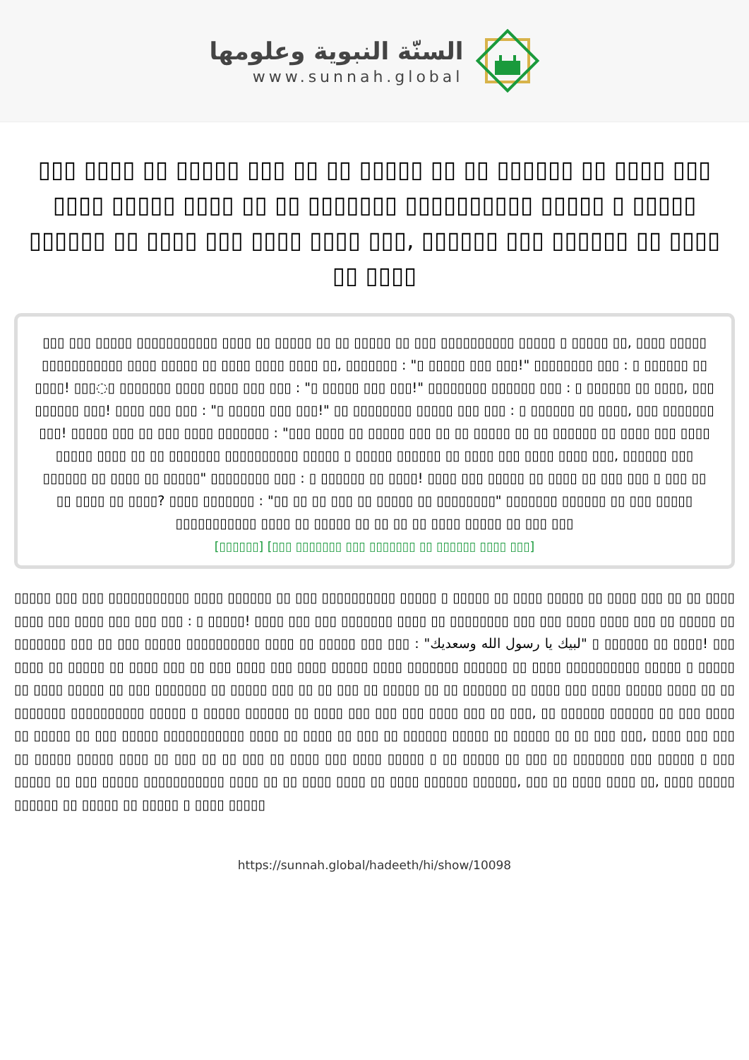السنّة النبوية وعلومها
www.sunnah.global
▯▯▯ ▯▯▯▯ ▯▯ ▯▯▯▯▯ ▯▯▯ ▯▯ ▯▯ ▯▯▯▯▯ ▯▯ ▯▯ ▯▯▯▯▯▯ ▯▯ ▯▯▯▯ ▯▯▯ ▯▯▯▯ ▯▯▯▯▯ ▯▯▯▯ ▯▯ ▯▯ ▯▯▯▯▯▯▯ ▯▯▯▯▯▯▯▯▯▯ ▯▯▯▯▯ ▯ ▯▯▯▯▯ ▯▯▯▯▯▯ ▯▯ ▯▯▯▯ ▯▯▯ ▯▯▯▯ ▯▯▯▯ ▯▯▯, ▯▯▯▯▯▯ ▯▯▯ ▯▯▯▯▯▯ ▯▯ ▯▯▯▯ ▯▯ ▯▯▯▯
▯▯▯ ▯▯▯ ▯▯▯▯▯ ▯▯▯▯▯▯▯▯▯▯▯ ▯▯▯▯ ▯▯ ▯▯▯▯▯ ▯▯ ▯▯ ▯▯▯▯▯ ▯▯ ▯▯▯ ▯▯▯▯▯▯▯▯▯▯ ▯▯▯▯▯ ▯ ▯▯▯▯▯ ▯▯, ▯▯▯▯ ▯▯▯▯▯ ▯▯▯▯▯▯▯▯▯▯▯ ▯▯▯▯ ▯▯▯▯▯ ▯▯ ▯▯▯▯ ▯▯▯▯ ▯▯▯▯ ▯▯, ▯▯▯▯▯▯▯ : "▯ ▯▯▯▯▯ ▯▯▯ ▯▯▯!" ▯▯▯▯▯▯▯▯ ▯▯▯ : ▯ ▯▯▯▯▯▯ ▯▯ ▯▯▯▯! ▯▯▯◌▯ ▯▯▯▯▯▯▯ ▯▯▯▯ ▯▯▯▯ ▯▯▯ ▯▯▯ : "▯ ▯▯▯▯▯ ▯▯▯ ▯▯▯!" ▯▯▯▯▯▯▯▯ ▯▯▯▯▯▯ ▯▯▯ : ▯ ▯▯▯▯▯▯ ▯▯ ▯▯▯▯, ▯▯▯ ▯▯▯▯▯▯ ▯▯▯! ▯▯▯▯ ▯▯▯ ▯▯▯ : "▯ ▯▯▯▯▯ ▯▯▯ ▯▯▯!" ▯▯ ▯▯▯▯▯▯▯▯ ▯▯▯▯▯ ▯▯▯ ▯▯▯ : ▯ ▯▯▯▯▯▯ ▯▯ ▯▯▯▯, ▯▯▯ ▯▯▯▯▯▯▯ ▯▯▯! ▯▯▯▯▯ ▯▯▯ ▯▯ ▯▯▯ ▯▯▯▯ ▯▯▯▯▯▯▯ : "▯▯▯ ▯▯▯▯ ▯▯ ▯▯▯▯▯ ▯▯▯ ▯▯ ▯▯ ▯▯▯▯▯ ▯▯ ▯▯ ▯▯▯▯▯▯ ▯▯ ▯▯▯▯ ▯▯▯ ▯▯▯▯ ▯▯▯▯▯ ▯▯▯▯ ▯▯ ▯▯ ▯▯▯▯▯▯▯ ▯▯▯▯▯▯▯▯▯▯ ▯▯▯▯▯ ▯ ▯▯▯▯▯ ▯▯▯▯▯▯ ▯▯ ▯▯▯▯ ▯▯▯ ▯▯▯▯ ▯▯▯▯ ▯▯▯, ▯▯▯▯▯▯ ▯▯▯ ▯▯▯▯▯▯ ▯▯ ▯▯▯▯ ▯▯ ▯▯▯▯▯" ▯▯▯▯▯▯▯▯ ▯▯▯ : ▯ ▯▯▯▯▯▯ ▯▯ ▯▯▯▯! ▯▯▯▯ ▯▯▯ ▯▯▯▯▯ ▯▯ ▯▯▯▯ ▯▯ ▯▯▯ ▯▯▯ ▯ ▯▯▯ ▯▯ ▯▯ ▯▯▯▯ ▯▯ ▯▯▯▯? ▯▯▯▯ ▯▯▯▯▯▯▯ : "▯▯ ▯▯ ▯▯ ▯▯▯ ▯▯ ▯▯▯▯▯ ▯▯ ▯▯▯▯▯▯▯▯" ▯▯▯▯▯▯▯ ▯▯▯▯▯▯ ▯▯ ▯▯▯ ▯▯▯▯▯ ▯▯▯▯▯▯▯▯▯▯▯ ▯▯▯▯ ▯▯ ▯▯▯▯▯ ▯▯ ▯▯ ▯▯ ▯▯ ▯▯▯▯ ▯▯▯▯▯ ▯▯ ▯▯▯ ▯▯▯
[▯▯▯▯▯▯] [▯▯▯ ▯▯▯▯▯▯▯ ▯▯▯ ▯▯▯▯▯▯▯ ▯▯ ▯▯▯▯▯▯ ▯▯▯▯ ▯▯▯]
▯▯▯▯▯ ▯▯▯ ▯▯▯ ▯▯▯▯▯▯▯▯▯▯▯ ▯▯▯▯ ▯▯▯▯▯▯ ▯▯ ▯▯▯ ▯▯▯▯▯▯▯▯▯▯ ▯▯▯▯▯ ▯ ▯▯▯▯▯ ▯▯ ▯▯▯▯ ▯▯▯▯▯ ▯▯ ▯▯▯▯ ▯▯▯ ▯▯ ▯▯ ▯▯▯▯ ▯▯▯▯ ▯▯▯ ▯▯▯▯ ▯▯▯ ▯▯▯ ▯▯▯ : ▯ ▯▯▯▯▯! ▯▯▯▯ ▯▯▯ ▯▯▯ ▯▯▯▯▯▯▯ ▯▯▯▯ ▯▯ ▯▯▯▯▯▯▯▯ ▯▯▯ ▯▯▯ ▯▯▯▯ ▯▯▯▯ ▯▯▯ ▯▯ ▯▯▯▯▯ ▯▯ ▯▯▯▯▯▯▯ ▯▯▯ ▯▯ ▯▯▯ ▯▯▯▯▯ ▯▯▯▯▯▯▯▯▯▯ ▯▯▯▯ ▯▯ ▯▯▯▯▯ ▯▯▯ ▯▯▯ : "لبيك يا رسول الله وسعديك" ▯ ▯▯▯▯▯▯ ▯▯ ▯▯▯▯! ▯▯▯ ▯▯▯▯ ▯▯ ▯▯▯▯▯ ▯▯ ▯▯▯▯ ▯▯▯ ▯▯ ▯▯▯ ▯▯▯▯ ▯▯▯ ▯▯▯▯ ▯▯▯▯▯ ▯▯▯▯ ▯▯▯▯▯▯▯ ▯▯▯▯▯▯ ▯▯ ▯▯▯▯ ▯▯▯▯▯▯▯▯▯▯ ▯▯▯▯▯ ▯ ▯▯▯▯▯ ▯▯ ▯▯▯▯ ▯▯▯▯▯ ▯▯ ▯▯▯ ▯▯▯▯▯▯▯ ▯▯ ▯▯▯▯▯ ▯▯▯ ▯▯ ▯▯ ▯▯▯ ▯▯ ▯▯▯▯▯ ▯▯ ▯▯ ▯▯▯▯▯▯ ▯▯ ▯▯▯▯ ▯▯▯ ▯▯▯▯ ▯▯▯▯▯ ▯▯▯▯ ▯▯ ▯▯ ▯▯▯▯▯▯▯ ▯▯▯▯▯▯▯▯▯▯ ▯▯▯▯▯ ▯ ▯▯▯▯▯ ▯▯▯▯▯▯ ▯▯ ▯▯▯▯ ▯▯▯ ▯▯▯ ▯▯▯ ▯▯▯▯ ▯▯▯ ▯▯ ▯▯▯, ▯▯ ▯▯▯▯▯▯ ▯▯▯▯▯▯ ▯▯ ▯▯▯ ▯▯▯▯ ▯▯ ▯▯▯▯▯ ▯▯ ▯▯▯ ▯▯▯▯▯ ▯▯▯▯▯▯▯▯▯▯▯ ▯▯▯▯ ▯▯ ▯▯▯▯ ▯▯ ▯▯▯ ▯▯ ▯▯▯▯▯▯ ▯▯▯▯▯ ▯▯ ▯▯▯▯▯ ▯▯ ▯▯ ▯▯▯ ▯▯▯, ▯▯▯▯ ▯▯▯ ▯▯▯ ▯▯ ▯▯▯▯▯ ▯▯▯▯▯ ▯▯▯▯ ▯▯ ▯▯▯ ▯▯ ▯▯ ▯▯▯ ▯▯ ▯▯▯▯ ▯▯▯ ▯▯▯▯ ▯▯▯▯▯ ▯ ▯▯ ▯▯▯▯▯ ▯▯ ▯▯▯ ▯▯ ▯▯▯▯▯▯▯ ▯▯▯ ▯▯▯▯▯ ▯ ▯▯▯ ▯▯▯▯▯ ▯▯ ▯▯▯ ▯▯▯▯▯ ▯▯▯▯▯▯▯▯▯▯▯ ▯▯▯▯ ▯▯ ▯▯ ▯▯▯▯ ▯▯▯▯ ▯▯ ▯▯▯▯ ▯▯▯▯▯▯ ▯▯▯▯▯▯, ▯▯▯ ▯▯ ▯▯▯▯ ▯▯▯▯ ▯▯, ▯▯▯▯ ▯▯▯▯▯ ▯▯▯▯▯▯ ▯▯ ▯▯▯▯▯ ▯▯ ▯▯▯▯▯ ▯ ▯▯▯▯ ▯▯▯▯▯
https://sunnah.global/hadeeth/hi/show/10098